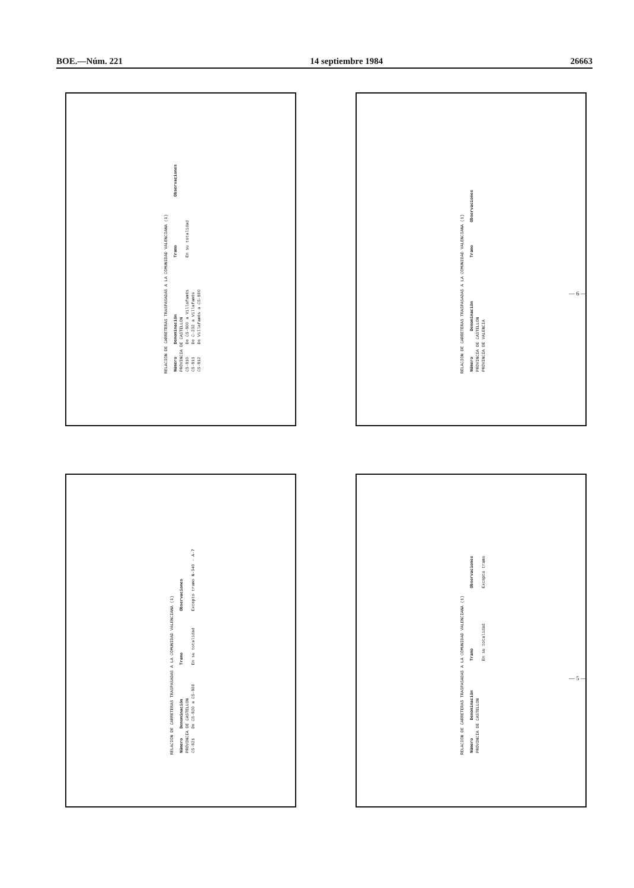BOE.—Núm. 221 14 septiembre 1984 26663
RELACION DE CARRETERAS TRASPASADAS A LA COMUNIDAD VALENCIANA (1)
| Número | Denominación | Tramo | Observaciones |
| --- | --- | --- | --- |
| PROVINCIA DE CASTELLON | | | |
| CS-810 | De CS-800 a Villafamés | En su totalidad | |
| CS-811 | De C-232 a Villafamés | | |
| CS-812 | De Villafamés a CS-800 | | |
RELACION DE CARRETERAS TRASPASADAS A LA COMUNIDAD VALENCIANA (1)
| Número | Denominación | Tramo | Observaciones |
| --- | --- | --- | --- |
| PROVINCIA DE CASTELLON | | | |
| PROVINCIA DE VALENCIA | | | |
RELACION DE CARRETERAS TRASPASADAS A LA COMUNIDAD VALENCIANA (1)
| Número | Denominación | Tramo | Observaciones |
| --- | --- | --- | --- |
| PROVINCIA DE CASTELLON | | | |
| CS-821 | De CS-820 a CS-800 | En su totalidad | Excepto tramo N-340 - A-7 |
RELACION DE CARRETERAS TRASPASADAS A LA COMUNIDAD VALENCIANA (1)
| Número | Denominación | Tramo | Observaciones |
| --- | --- | --- | --- |
| PROVINCIA DE CASTELLON | | | |
| | | En su totalidad | Excepto tramo |
— 6 —
— 5 —